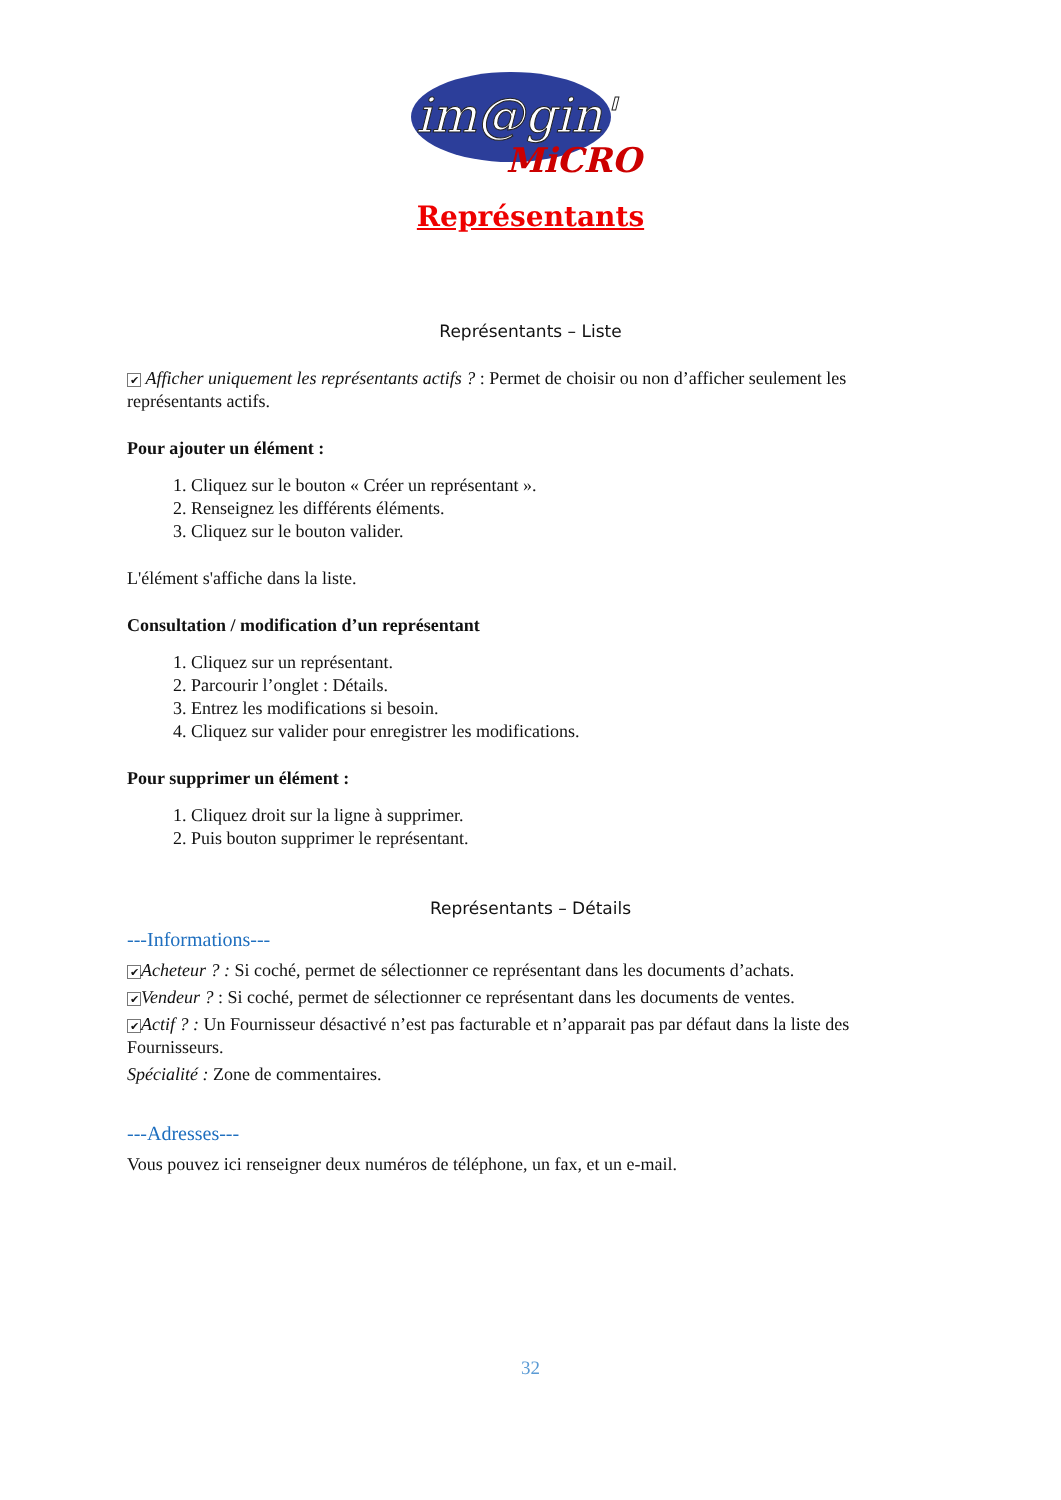im@gin'
MiCRO
Représentants
Représentants – Liste
✔ Afficher uniquement les représentants actifs ? : Permet de choisir ou non d’afficher seulement les représentants actifs.
Pour ajouter un élément :
1. Cliquez sur le bouton « Créer un représentant ».
2. Renseignez les différents éléments.
3. Cliquez sur le bouton valider.
L'élément s'affiche dans la liste.
Consultation / modification d’un représentant
1. Cliquez sur un représentant.
2. Parcourir l’onglet : Détails.
3. Entrez les modifications si besoin.
4. Cliquez sur valider pour enregistrer les modifications.
Pour supprimer un élément :
1. Cliquez droit sur la ligne à supprimer.
2. Puis bouton supprimer le représentant.
Représentants – Détails
---Informations---
✔ Acheteur ? : Si coché, permet de sélectionner ce représentant dans les documents d’achats.
✔ Vendeur ? : Si coché, permet de sélectionner ce représentant dans les documents de ventes.
✔ Actif ? : Un Fournisseur désactivé n’est pas facturable et n’apparait pas par défaut dans la liste des Fournisseurs.
Spécialité : Zone de commentaires.
---Adresses---
Vous pouvez ici renseigner deux numéros de téléphone, un fax, et un e-mail.
32